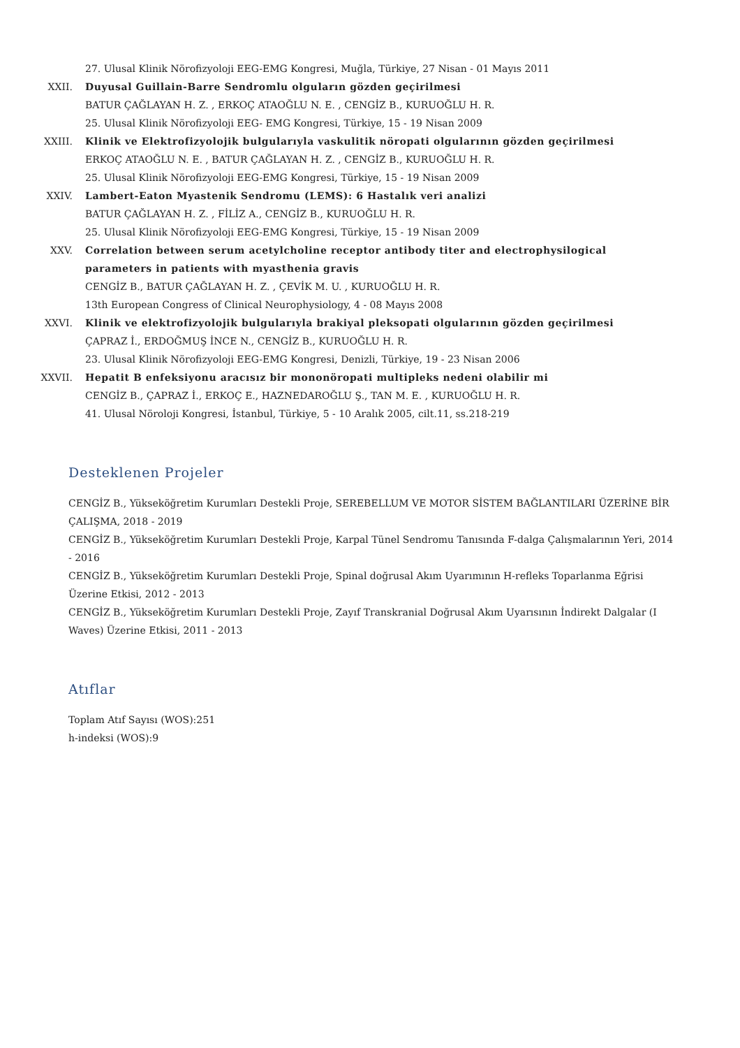27. Ulusal Klinik Nörofizyoloji EEG-EMG Kongresi, Muğla, Türkiye, 27 Nisan - 01 Mayıs 2011
XXII. Duyusal Guillain-Barre Sendromlu olguların gözden geçirilmesi
BATUR ÇAĞLAYAN H. Z. , ERKOÇ ATAOĞLU N. E. , CENGİZ B., KURUOĞLU H. R.
25. Ulusal Klinik Nörofizyoloji EEG- EMG Kongresi, Türkiye, 15 - 19 Nisan 2009
XXIII. Klinik ve Elektrofizyolojik bulgularıyla vaskulitik nöropati olgularının gözden geçirilmesi
ERKOÇ ATAOĞLU N. E. , BATUR ÇAĞLAYAN H. Z. , CENGİZ B., KURUOĞLU H. R.
25. Ulusal Klinik Nörofizyoloji EEG-EMG Kongresi, Türkiye, 15 - 19 Nisan 2009
XXIV. Lambert-Eaton Myastenik Sendromu (LEMS): 6 Hastalık veri analizi
BATUR ÇAĞLAYAN H. Z. , FİLİZ A., CENGİZ B., KURUOĞLU H. R.
25. Ulusal Klinik Nörofizyoloji EEG-EMG Kongresi, Türkiye, 15 - 19 Nisan 2009
XXV. Correlation between serum acetylcholine receptor antibody titer and electrophysilogical parameters in patients with myasthenia gravis
CENGİZ B., BATUR ÇAĞLAYAN H. Z. , ÇEVİK M. U. , KURUOĞLU H. R.
13th European Congress of Clinical Neurophysiology, 4 - 08 Mayıs 2008
XXVI. Klinik ve elektrofizyolojik bulgularıyla brakiyal pleksopati olgularının gözden geçirilmesi
ÇAPRAZ İ., ERDOĞMUŞ İNCE N., CENGİZ B., KURUOĞLU H. R.
23. Ulusal Klinik Nörofizyoloji EEG-EMG Kongresi, Denizli, Türkiye, 19 - 23 Nisan 2006
XXVII. Hepatit B enfeksiyonu aracısız bir mononöropati multipleks nedeni olabilir mi
CENGİZ B., ÇAPRAZ İ., ERKOÇ E., HAZNEDAROĞLU Ş., TAN M. E. , KURUOĞLU H. R.
41. Ulusal Nöroloji Kongresi, İstanbul, Türkiye, 5 - 10 Aralık 2005, cilt.11, ss.218-219
Desteklenen Projeler
CENGİZ B., Yükseköğretim Kurumları Destekli Proje, SEREBELLUM VE MOTOR SİSTEM BAĞLANTILARI ÜZERİNE BİR ÇALIŞMA, 2018 - 2019
CENGİZ B., Yükseköğretim Kurumları Destekli Proje, Karpal Tünel Sendromu Tanısında F-dalga Çalışmalarının Yeri, 2014 - 2016
CENGİZ B., Yükseköğretim Kurumları Destekli Proje, Spinal doğrusal Akım Uyarımının H-refleks Toparlanma Eğrisi Üzerine Etkisi, 2012 - 2013
CENGİZ B., Yükseköğretim Kurumları Destekli Proje, Zayıf Transkranial Doğrusal Akım Uyarısının İndirekt Dalgalar (I Waves) Üzerine Etkisi, 2011 - 2013
Atıflar
Toplam Atıf Sayısı (WOS):251
h-indeksi (WOS):9